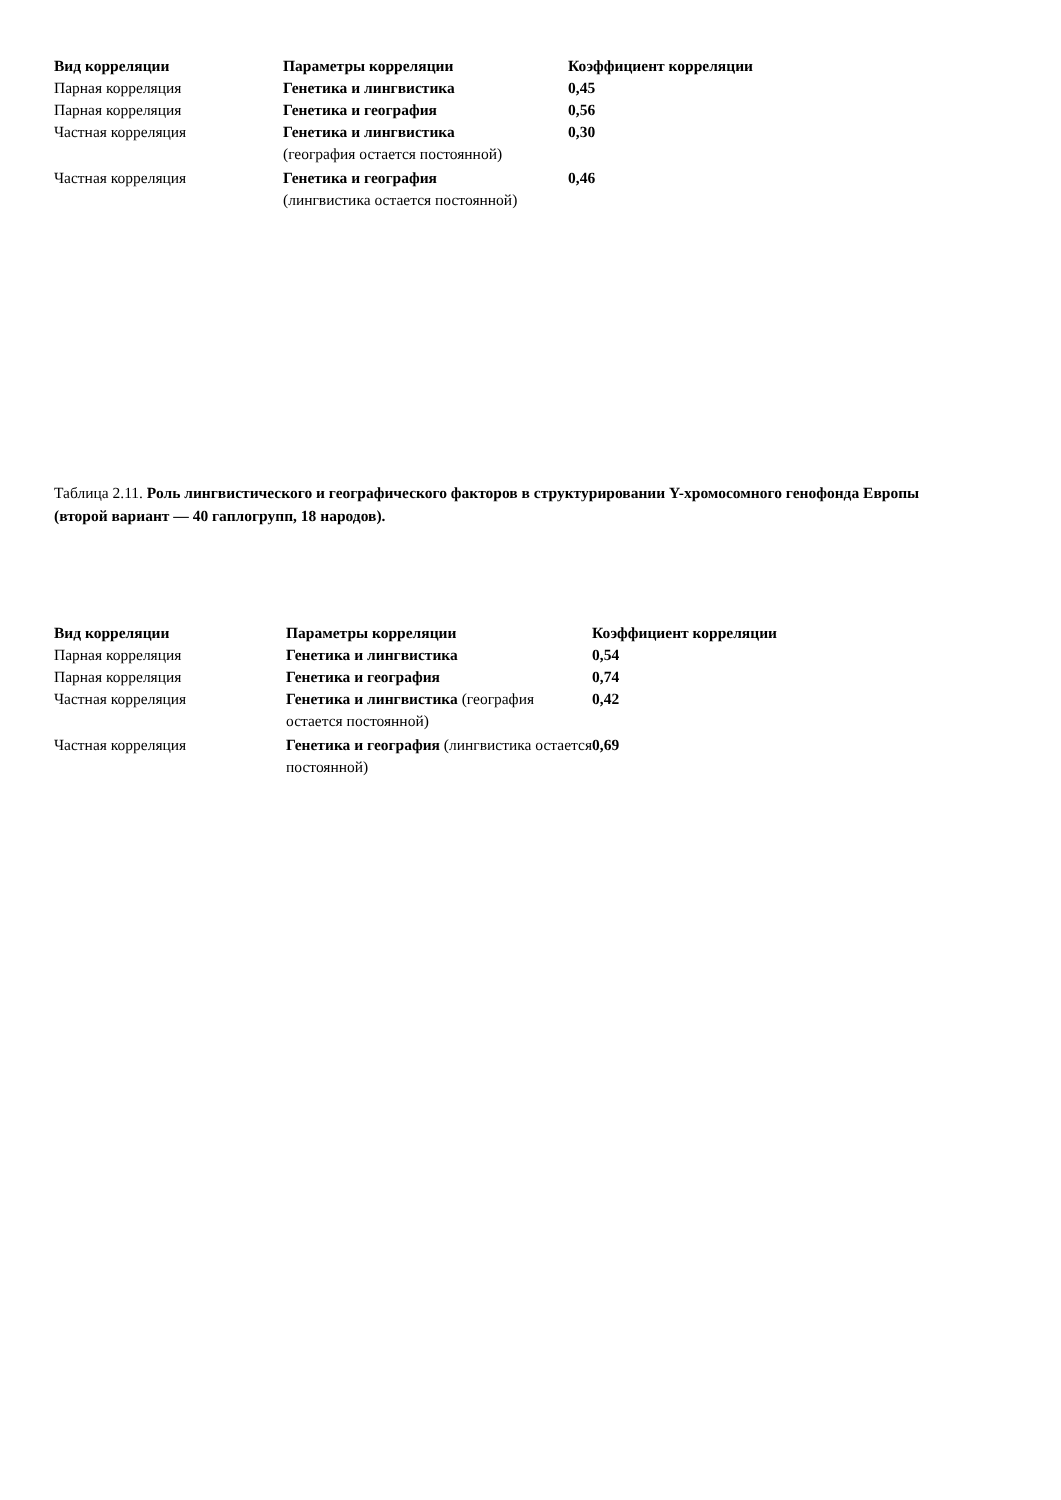| Вид корреляции | Параметры корреляции | Коэффициент корреляции |
| --- | --- | --- |
| Парная корреляция | Генетика и лингвистика | 0,45 |
| Парная корреляция | Генетика и география | 0,56 |
| Частная корреляция | Генетика и лингвистика (география остается постоянной) | 0,30 |
| Частная корреляция | Генетика и география (лингвистика остается постоянной) | 0,46 |
Таблица 2.11. Роль лингвистического и географического факторов в структурировании Y-хромосомного генофонда Европы (второй вариант — 40 гаплогрупп, 18 народов).
| Вид корреляции | Параметры корреляции | Коэффициент корреляции |
| --- | --- | --- |
| Парная корреляция | Генетика и лингвистика | 0,54 |
| Парная корреляция | Генетика и география | 0,74 |
| Частная корреляция | Генетика и лингвистика (география остается постоянной) | 0,42 |
| Частная корреляция | Генетика и география (лингвистика остается постоянной) | 0,69 |